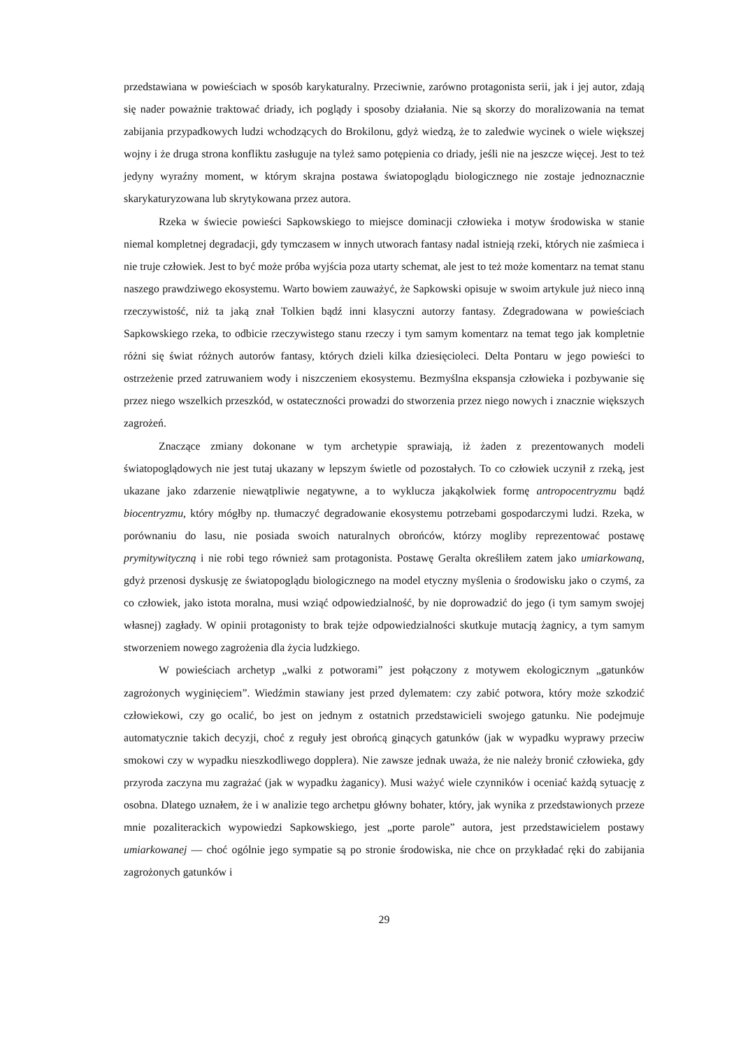przedstawiana w powieściach w sposób karykaturalny. Przeciwnie, zarówno protagonista serii, jak i jej autor, zdają się nader poważnie traktować driady, ich poglądy i sposoby działania. Nie są skorzy do moralizowania na temat zabijania przypadkowych ludzi wchodzących do Brokilonu, gdyż wiedzą, że to zaledwie wycinek o wiele większej wojny i że druga strona konfliktu zasługuje na tyleż samo potępienia co driady, jeśli nie na jeszcze więcej. Jest to też jedyny wyraźny moment, w którym skrajna postawa światopoglądu biologicznego nie zostaje jednoznacznie skarykaturyzowana lub skrytykowana przez autora.
Rzeka w świecie powieści Sapkowskiego to miejsce dominacji człowieka i motyw środowiska w stanie niemal kompletnej degradacji, gdy tymczasem w innych utworach fantasy nadal istnieją rzeki, których nie zaśmieca i nie truje człowiek. Jest to być może próba wyjścia poza utarty schemat, ale jest to też może komentarz na temat stanu naszego prawdziwego ekosystemu. Warto bowiem zauważyć, że Sapkowski opisuje w swoim artykule już nieco inną rzeczywistość, niż ta jaką znał Tolkien bądź inni klasyczni autorzy fantasy. Zdegradowana w powieściach Sapkowskiego rzeka, to odbicie rzeczywistego stanu rzeczy i tym samym komentarz na temat tego jak kompletnie różni się świat różnych autorów fantasy, których dzieli kilka dziesięcioleci. Delta Pontaru w jego powieści to ostrzeżenie przed zatruwaniem wody i niszczeniem ekosystemu. Bezmyślna ekspansja człowieka i pozbywanie się przez niego wszelkich przeszkód, w ostateczności prowadzi do stworzenia przez niego nowych i znacznie większych zagrożeń.
Znaczące zmiany dokonane w tym archetypie sprawiają, iż żaden z prezentowanych modeli światopoglądowych nie jest tutaj ukazany w lepszym świetle od pozostałych. To co człowiek uczynił z rzeką, jest ukazane jako zdarzenie niewątpliwie negatywne, a to wyklucza jakąkolwiek formę antropocentryzmu bądź biocentryzmu, który mógłby np. tłumaczyć degradowanie ekosystemu potrzebami gospodarczymi ludzi. Rzeka, w porównaniu do lasu, nie posiada swoich naturalnych obrońców, którzy mogliby reprezentować postawę prymitywityczną i nie robi tego również sam protagonista. Postawę Geralta określiłem zatem jako umiarkowaną, gdyż przenosi dyskusję ze światopoglądu biologicznego na model etyczny myślenia o środowisku jako o czymś, za co człowiek, jako istota moralna, musi wziąć odpowiedzialność, by nie doprowadzić do jego (i tym samym swojej własnej) zagłady. W opinii protagonisty to brak tejże odpowiedzialności skutkuje mutacją żagnicy, a tym samym stworzeniem nowego zagrożenia dla życia ludzkiego.
W powieściach archetyp „walki z potworami” jest połączony z motywem ekologicznym „gatunków zagrożonych wyginięciem”. Wiedźmin stawiany jest przed dylematem: czy zabić potwora, który może szkodzić człowiekowi, czy go ocalić, bo jest on jednym z ostatnich przedstawicieli swojego gatunku. Nie podejmuje automatycznie takich decyzji, choć z reguły jest obrońcą ginących gatunków (jak w wypadku wyprawy przeciw smokowi czy w wypadku nieszkodliwego dopplera). Nie zawsze jednak uważa, że nie należy bronić człowieka, gdy przyroda zaczyna mu zagrażać (jak w wypadku żaganicy). Musi ważyć wiele czynników i oceniać każdą sytuację z osobna. Dlatego uznałem, że i w analizie tego archetpu główny bohater, który, jak wynika z przedstawionych przeze mnie pozaliterackich wypowiedzi Sapkowskiego, jest „porte parole” autora, jest przedstawicielem postawy umiarkowanej — choć ogólnie jego sympatie są po stronie środowiska, nie chce on przykładać ręki do zabijania zagrożonych gatunków i
29